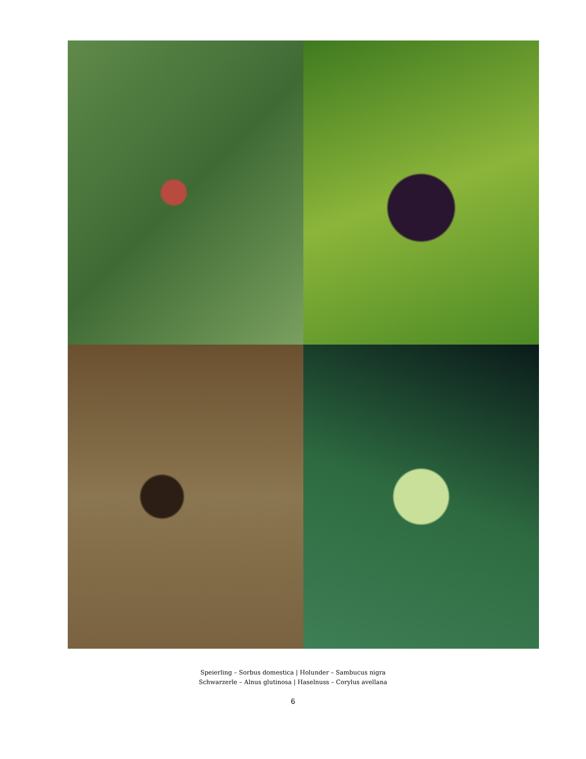Speierling – Sorbus domestica | Holunder – Sambucus nigra
Schwarzerle – Alnus glutinosa | Haselnuss – Corylus avellana
6